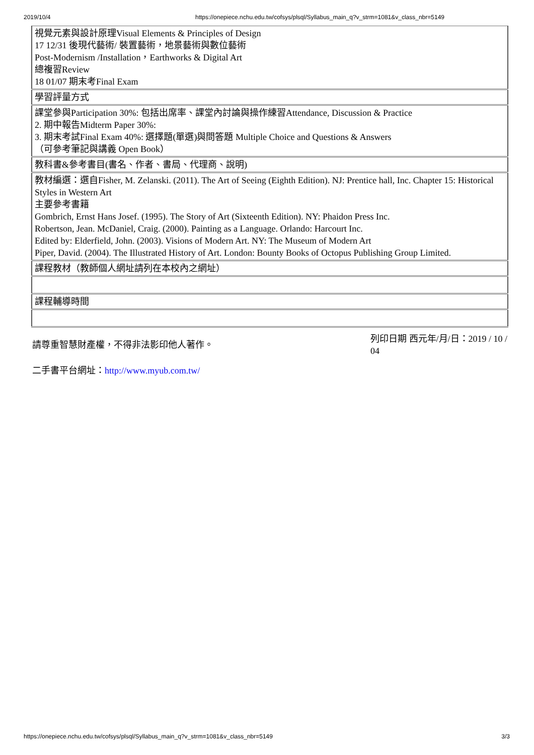2019/10/4 https://onepiece.nchu.edu.tw/cofsys/plsql/Syllabus_main_q?v_strm=1081&v_class_nbr=5149
| 視覺元素與設計原理Visual Elements & Principles of Design 17 12/31 後現代藝術/ 裝置藝術，地景藝術與數位藝術 Post-Modernism /Installation，Earthworks & Digital Art 總複習Review 18 01/07 期末考Final Exam |
| 學習評量方式 |
| 課堂參與Participation 30%: 包括出席率、課堂內討論與操作練習Attendance, Discussion & Practice 2. 期中報告Midterm Paper 30%: 3. 期末考試Final Exam 40%: 選擇題(單選)與問答題 Multiple Choice and Questions & Answers （可參考筆記與講義 Open Book） |
| 教科書&參考書目(書名、作者、書局、代理商、說明) |
| 教材編選：選自Fisher, M. Zelanski. (2011). The Art of Seeing (Eighth Edition). NJ: Prentice hall, Inc. Chapter 15: Historical Styles in Western Art 主要參考書籍 Gombrich, Ernst Hans Josef. (1995). The Story of Art (Sixteenth Edition). NY: Phaidon Press Inc. Robertson, Jean. McDaniel, Craig. (2000). Painting as a Language. Orlando: Harcourt Inc. Edited by: Elderfield, John. (2003). Visions of Modern Art. NY: The Museum of Modern Art Piper, David. (2004). The Illustrated History of Art. London: Bounty Books of Octopus Publishing Group Limited. |
| 課程教材（教師個人網址請列在本校內之網址） |
| 課程輔導時間 |
請尊重智慧財產權，不得非法影印他人著作。
列印日期 西元年/月/日：2019 / 10 / 04
二手書平台網址：http://www.myub.com.tw/
https://onepiece.nchu.edu.tw/cofsys/plsql/Syllabus_main_q?v_strm=1081&v_class_nbr=5149 3/3